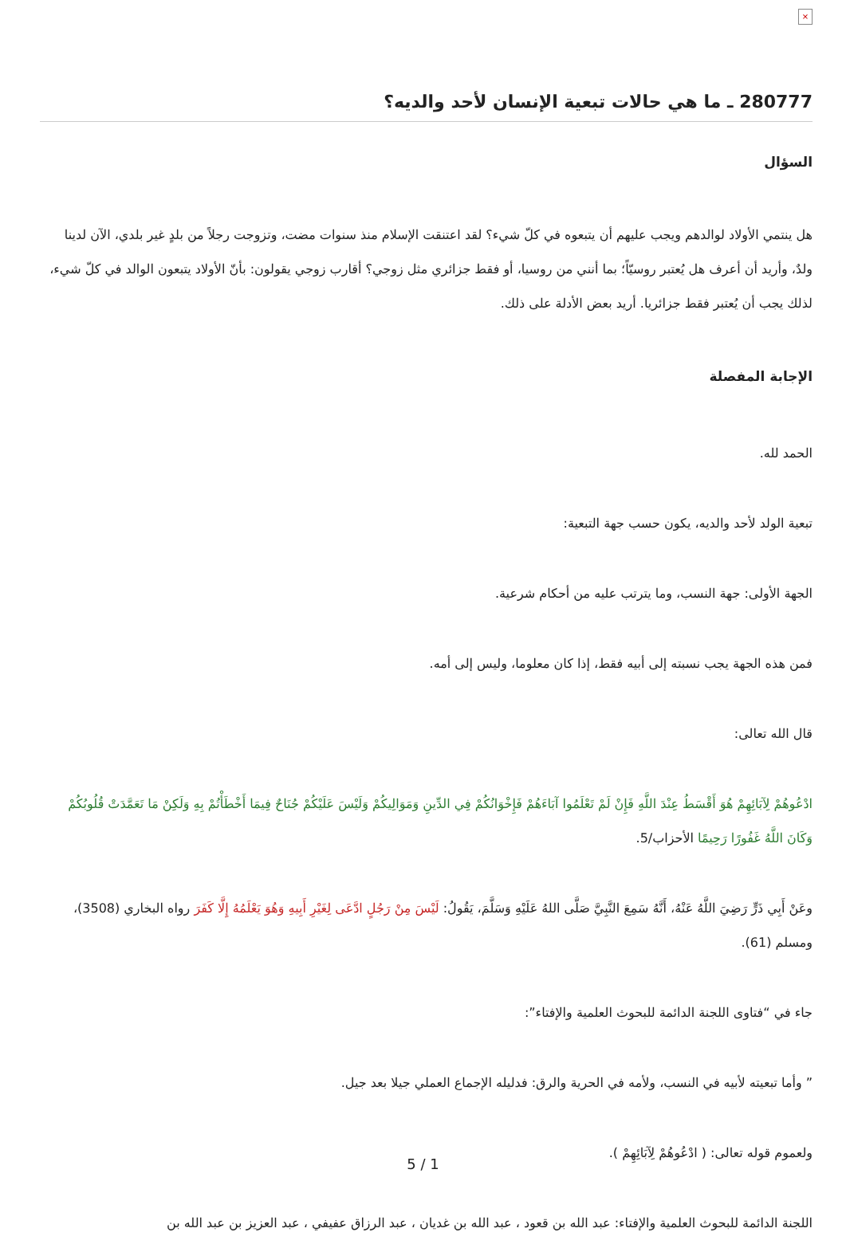×
280777 ـ ما هي حالات تبعية الإنسان لأحد والديه؟
السؤال
هل ينتمي الأولاد لوالدهم ويجب عليهم أن يتبعوه في كلّ شيء؟ لقد اعتنقت الإسلام منذ سنوات مضت، وتزوجت رجلاً من بلدٍ غير بلدي، الآن لدينا ولدٌ، وأريد أن أعرف هل يُعتبر روسيّاً؛ بما أنني من روسيا، أو فقط جزائري مثل زوجي؟ أقارب زوجي يقولون: بأنّ الأولاد يتبعون الوالد في كلّ شيء، لذلك يجب أن يُعتبر فقط جزائريا. أريد بعض الأدلة على ذلك.
الإجابة المفصلة
الحمد لله.
تبعية الولد لأحد والديه، يكون حسب جهة التبعية:
الجهة الأولى: جهة النسب، وما يترتب عليه من أحكام شرعية.
فمن هذه الجهة يجب نسبته إلى أبيه فقط، إذا كان معلوما، وليس إلى أمه.
قال الله تعالى:
ادْعُوهُمْ لِآبَائِهِمْ هُوَ أَقْسَطُ عِنْدَ اللَّهِ فَإِنْ لَمْ تَعْلَمُوا آبَاءَهُمْ فَإِخْوَانُكُمْ فِي الدِّينِ وَمَوَالِيكُمْ وَلَيْسَ عَلَيْكُمْ جُنَاحٌ فِيمَا أَخْطَأْتُمْ بِهِ وَلَكِنْ مَا تَعَمَّدَتْ قُلُوبُكُمْ وَكَانَ اللَّهُ غَفُورًا رَحِيمًا الأحزاب/5.
وعَنْ أَبِي ذَرٍّ رَضِيَ اللَّهُ عَنْهُ، أَنَّهُ سَمِعَ النَّبِيَّ صَلَّى اللهُ عَلَيْهِ وَسَلَّمَ، يَقُولُ: لَيْسَ مِنْ رَجُلٍ ادَّعَى لِغَيْرِ أَبِيهِ وَهُوَ يَعْلَمُهُ إِلَّا كَفَرَ رواه البخاري (3508)، ومسلم (61).
جاء في “فتاوى اللجنة الدائمة للبحوث العلمية والإفتاء”:
” وأما تبعيته لأبيه في النسب، ولأمه في الحرية والرق: فدليله الإجماع العملي جيلا بعد جيل.
ولعموم قوله تعالى: ( ادْعُوهُمْ لِآبَائِهِمْ ).
اللجنة الدائمة للبحوث العلمية والإفتاء: عبد الله بن قعود ، عبد الله بن غديان ، عبد الرزاق عفيفي ، عبد العزيز بن عبد الله بن
5 / 1